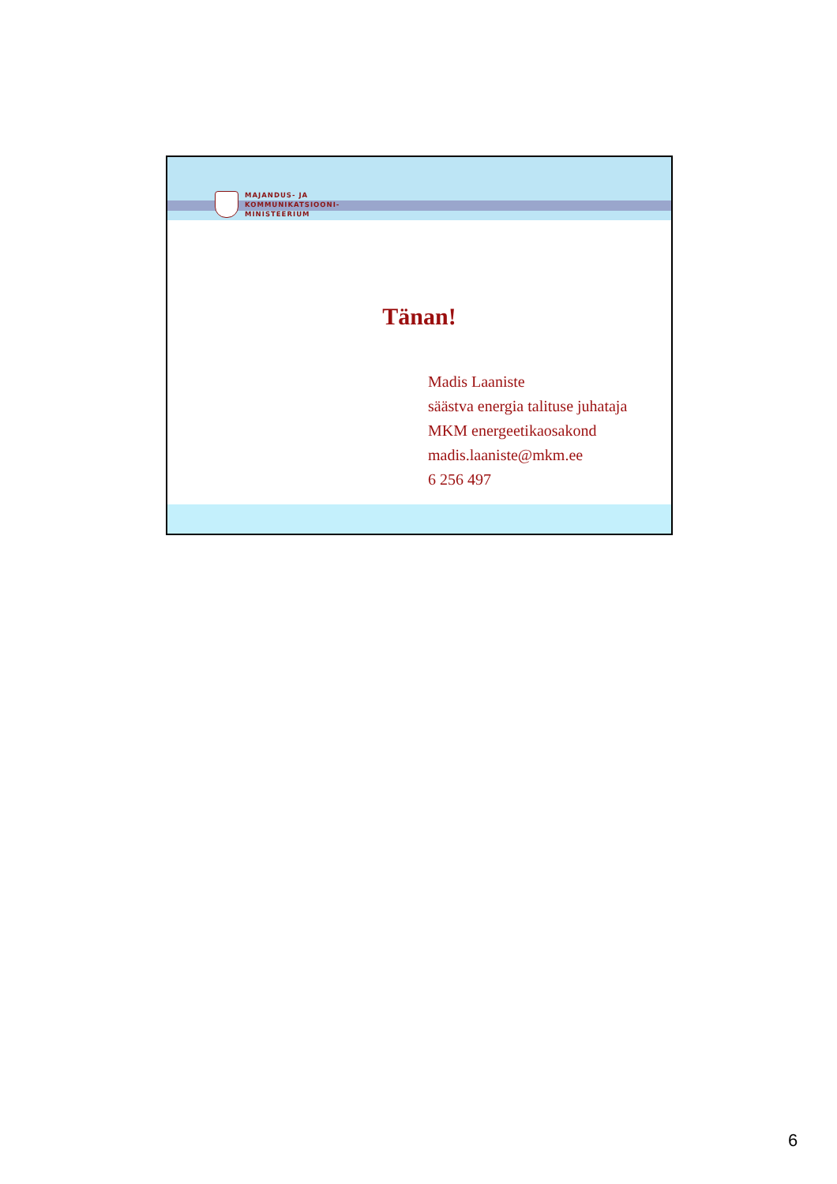MAJANDUS- JA
KOMMUNIKATSIOONI-
MINISTEERIUM
Tänan!
Madis Laaniste
säästva energia talituse juhataja
MKM energeetikaosakond
madis.laaniste@mkm.ee
6 256 497
6